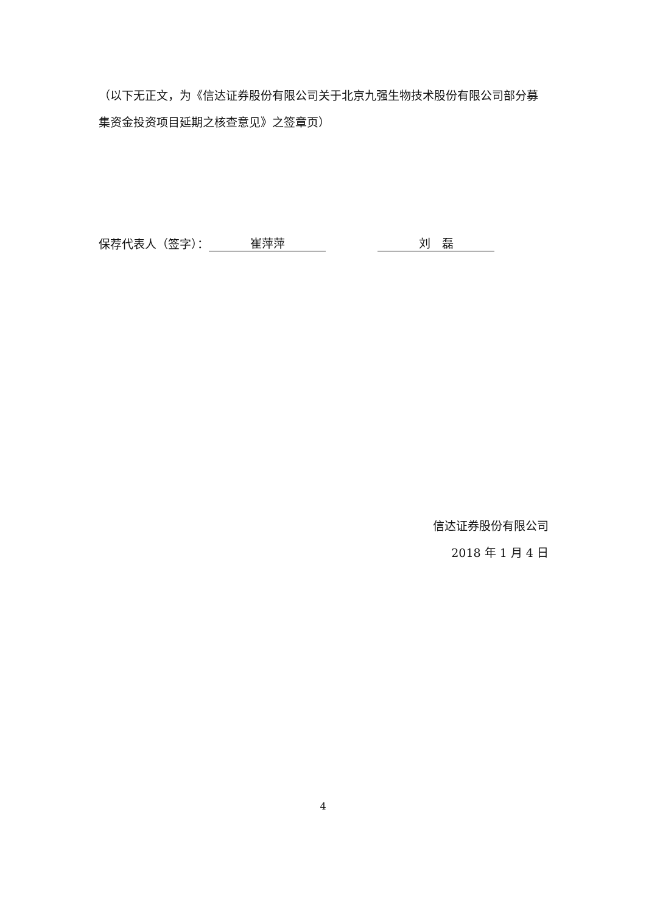（以下无正文，为《信达证券股份有限公司关于北京九强生物技术股份有限公司部分募集资金投资项目延期之核查意见》之签章页）
保荐代表人（签字）： 崔萍萍 刘　磊
信达证券股份有限公司
2018 年 1 月 4 日
4